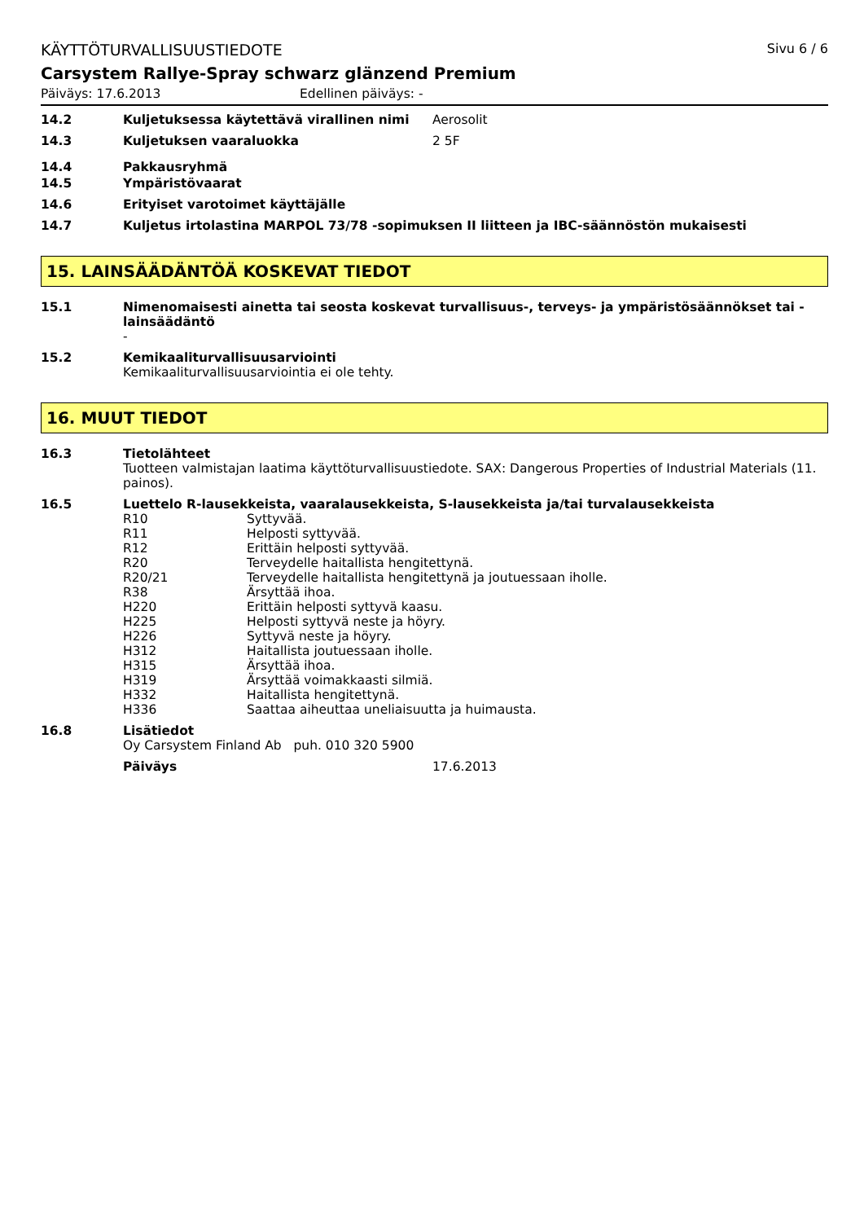KÄYTTÖTURVALLISUUSTIEDOTE Sivu 6 / 6
Carsystem Rallye-Spray schwarz glänzend Premium
Päiväys: 17.6.2013 Edellinen päiväys: -
14.2 Kuljetuksessa käytettävä virallinen nimi Aerosolit
14.3 Kuljetuksen vaaraluokka 2 5F
14.4 Pakkausryhmä
14.5 Ympäristövaarat
14.6 Erityiset varotoimet käyttäjälle
14.7 Kuljetus irtolastina MARPOL 73/78 -sopimuksen II liitteen ja IBC-säännöstön mukaisesti
15. LAINSÄÄDÄNTÖÄ KOSKEVAT TIEDOT
15.1 Nimenomaisesti ainetta tai seosta koskevat turvallisuus-, terveys- ja ympäristösäännökset tai -lainsäädäntö
-
15.2 Kemikaaliturvallisuusarviointi
Kemikaaliturvallisuusarviointia ei ole tehty.
16. MUUT TIEDOT
16.3 Tietolähteet
Tuotteen valmistajan laatima käyttöturvallisuustiedote. SAX: Dangerous Properties of Industrial Materials (11. painos).
16.5 Luettelo R-lausekkeista, vaaralausekkeista, S-lausekkeista ja/tai turvalausekkeista
R10 Syttyvää.
R11 Helposti syttyvää.
R12 Erittäin helposti syttyvää.
R20 Terveydelle haitallista hengitettynä.
R20/21 Terveydelle haitallista hengitettynä ja joutuessaan iholle.
R38 Ärsyttää ihoa.
H220 Erittäin helposti syttyvä kaasu.
H225 Helposti syttyvä neste ja höyry.
H226 Syttyvä neste ja höyry.
H312 Haitallista joutuessaan iholle.
H315 Ärsyttää ihoa.
H319 Ärsyttää voimakkaasti silmiä.
H332 Haitallista hengitettynä.
H336 Saattaa aiheuttaa uneliaisuutta ja huimausta.
16.8 Lisätiedot
Oy Carsystem Finland Ab puh. 010 320 5900
Päiväys 17.6.2013